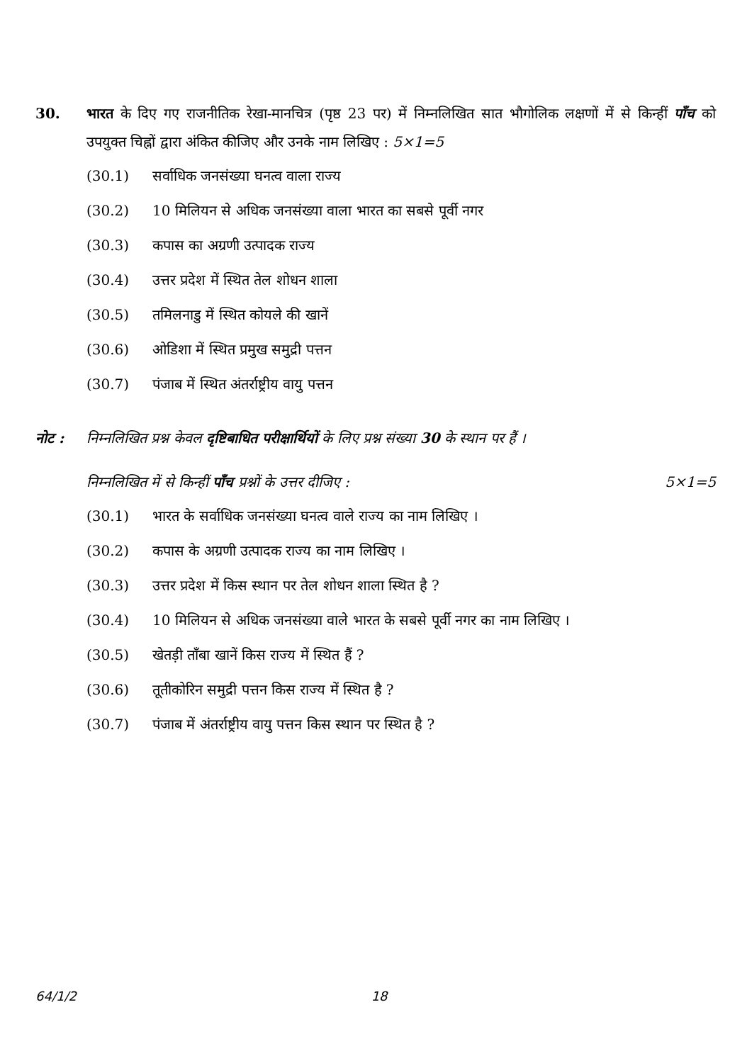30. भारत के दिए गए राजनीतिक रेखा-मानचित्र (पृष्ठ 23 पर) में निम्नलिखित सात भौगोलिक लक्षणों में से किन्हीं पाँच को उपयुक्त चिह्नों द्वारा अंकित कीजिए और उनके नाम लिखिए : 5×1=5
(30.1) सर्वाधिक जनसंख्या घनत्व वाला राज्य
(30.2) 10 मिलियन से अधिक जनसंख्या वाला भारत का सबसे पूर्वी नगर
(30.3) कपास का अग्रणी उत्पादक राज्य
(30.4) उत्तर प्रदेश में स्थित तेल शोधन शाला
(30.5) तमिलनाडु में स्थित कोयले की खानें
(30.6) ओडिशा में स्थित प्रमुख समुद्री पत्तन
(30.7) पंजाब में स्थित अंतर्राष्ट्रीय वायु पत्तन
नोट : निम्नलिखित प्रश्न केवल दृष्टिबाधित परीक्षार्थियों के लिए प्रश्न संख्या 30 के स्थान पर हैं ।
निम्नलिखित में से किन्हीं पाँच प्रश्नों के उत्तर दीजिए : 5×1=5
(30.1) भारत के सर्वाधिक जनसंख्या घनत्व वाले राज्य का नाम लिखिए ।
(30.2) कपास के अग्रणी उत्पादक राज्य का नाम लिखिए ।
(30.3) उत्तर प्रदेश में किस स्थान पर तेल शोधन शाला स्थित है ?
(30.4) 10 मिलियन से अधिक जनसंख्या वाले भारत के सबसे पूर्वी नगर का नाम लिखिए ।
(30.5) खेतड़ी ताँबा खानें किस राज्य में स्थित हैं ?
(30.6) तूतीकोरिन समुद्री पत्तन किस राज्य में स्थित है ?
(30.7) पंजाब में अंतर्राष्ट्रीय वायु पत्तन किस स्थान पर स्थित है ?
64/1/2 18